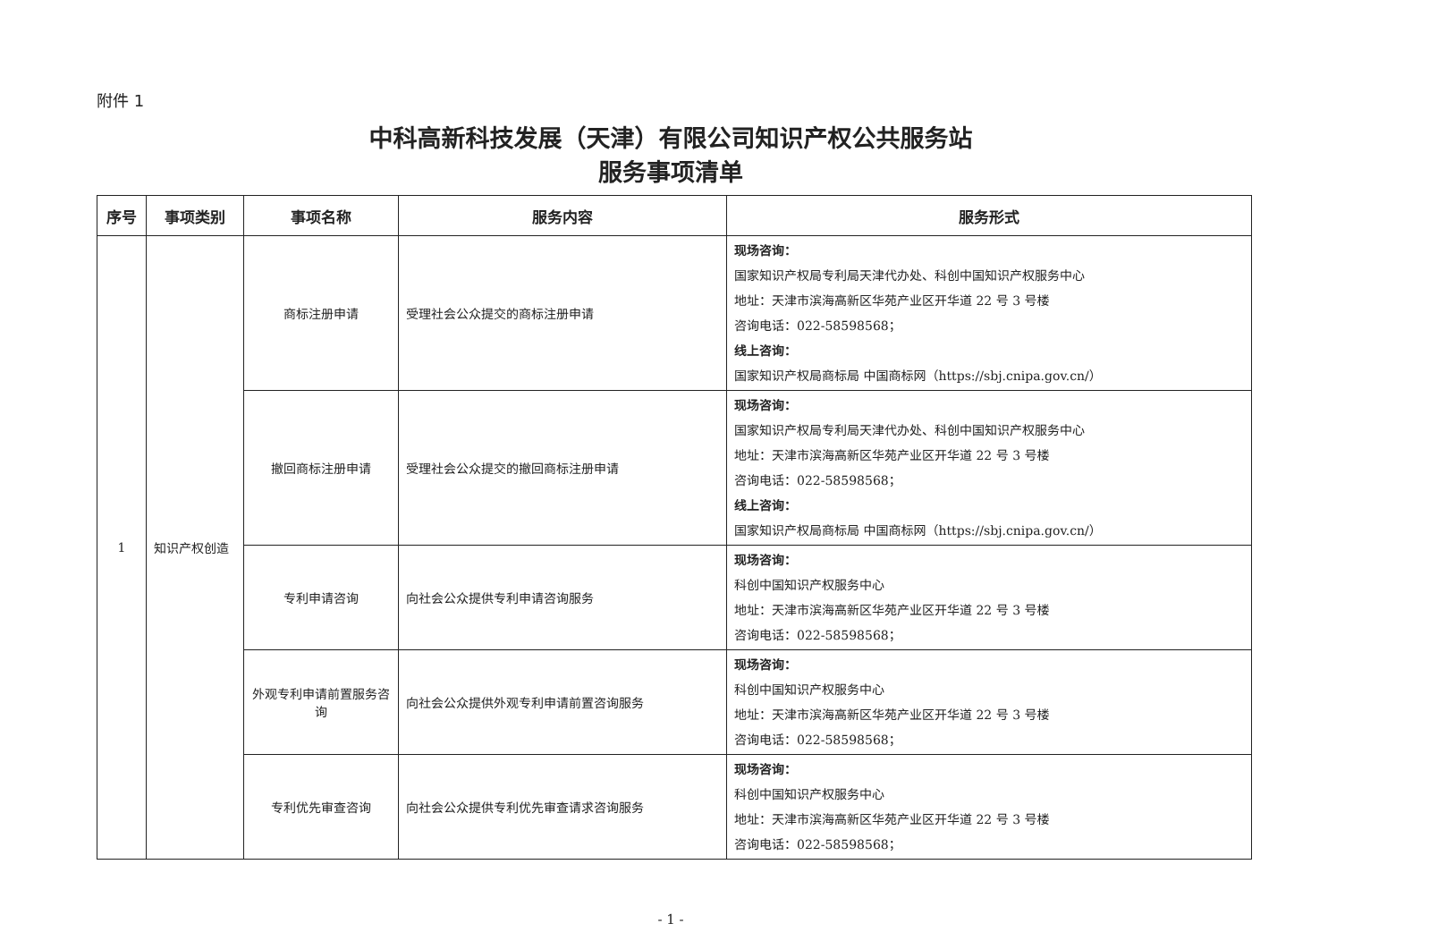附件 1
中科高新科技发展（天津）有限公司知识产权公共服务站
服务事项清单
| 序号 | 事项类别 | 事项名称 | 服务内容 | 服务形式 |
| --- | --- | --- | --- | --- |
| 1 | 知识产权创造 | 商标注册申请 | 受理社会公众提交的商标注册申请 | 现场咨询： 国家知识产权局专利局天津代办处、科创中国知识产权服务中心 地址：天津市滨海高新区华苑产业区开华道 22 号 3 号楼 咨询电话：022-58598568； 线上咨询： 国家知识产权局商标局 中国商标网（https://sbj.cnipa.gov.cn/） |
| | | 撤回商标注册申请 | 受理社会公众提交的撤回商标注册申请 | 现场咨询： 国家知识产权局专利局天津代办处、科创中国知识产权服务中心 地址：天津市滨海高新区华苑产业区开华道 22 号 3 号楼 咨询电话：022-58598568； 线上咨询： 国家知识产权局商标局 中国商标网（https://sbj.cnipa.gov.cn/） |
| | | 专利申请咨询 | 向社会公众提供专利申请咨询服务 | 现场咨询： 科创中国知识产权服务中心 地址：天津市滨海高新区华苑产业区开华道 22 号 3 号楼 咨询电话：022-58598568； |
| | | 外观专利申请前置服务咨询 | 向社会公众提供外观专利申请前置咨询服务 | 现场咨询： 科创中国知识产权服务中心 地址：天津市滨海高新区华苑产业区开华道 22 号 3 号楼 咨询电话：022-58598568； |
| | | 专利优先审查咨询 | 向社会公众提供专利优先审查请求咨询服务 | 现场咨询： 科创中国知识产权服务中心 地址：天津市滨海高新区华苑产业区开华道 22 号 3 号楼 咨询电话：022-58598568； |
- 1 -